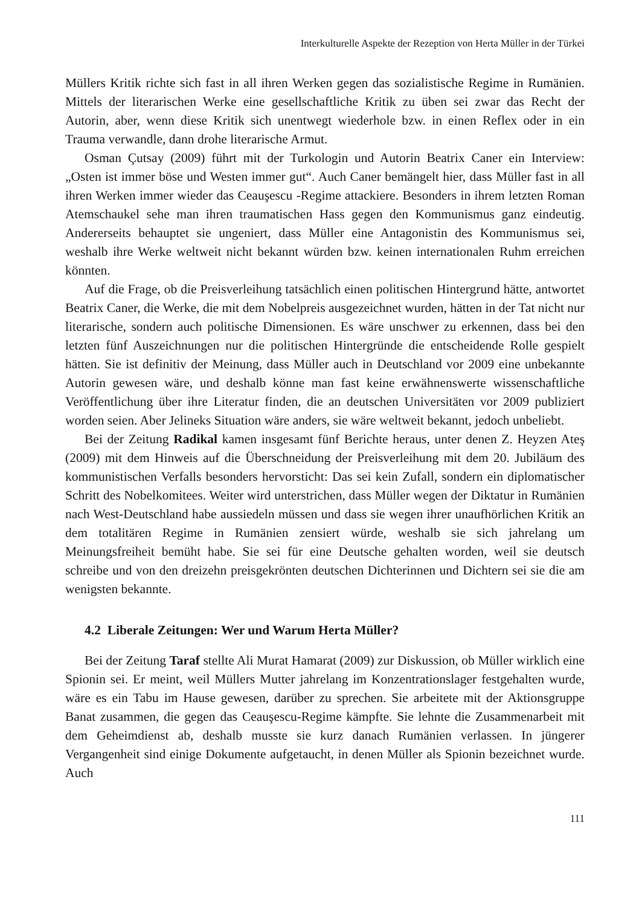Interkulturelle Aspekte der Rezeption von Herta Müller in der Türkei
Müllers Kritik richte sich fast in all ihren Werken gegen das sozialistische Regime in Rumänien. Mittels der literarischen Werke eine gesellschaftliche Kritik zu üben sei zwar das Recht der Autorin, aber, wenn diese Kritik sich unentwegt wiederhole bzw. in einen Reflex oder in ein Trauma verwandle, dann drohe literarische Armut.
Osman Çutsay (2009) führt mit der Turkologin und Autorin Beatrix Caner ein Interview: „Osten ist immer böse und Westen immer gut“. Auch Caner bemängelt hier, dass Müller fast in all ihren Werken immer wieder das Ceauşescu -Regime attackiere. Besonders in ihrem letzten Roman Atemschaukel sehe man ihren traumatischen Hass gegen den Kommunismus ganz eindeutig. Andererseits behauptet sie ungeniert, dass Müller eine Antagonistin des Kommunismus sei, weshalb ihre Werke weltweit nicht bekannt würden bzw. keinen internationalen Ruhm erreichen könnten.
Auf die Frage, ob die Preisverleihung tatsächlich einen politischen Hintergrund hätte, antwortet Beatrix Caner, die Werke, die mit dem Nobelpreis ausgezeichnet wurden, hätten in der Tat nicht nur literarische, sondern auch politische Dimensionen. Es wäre unschwer zu erkennen, dass bei den letzten fünf Auszeichnungen nur die politischen Hintergründe die entscheidende Rolle gespielt hätten. Sie ist definitiv der Meinung, dass Müller auch in Deutschland vor 2009 eine unbekannte Autorin gewesen wäre, und deshalb könne man fast keine erwähnenswerte wissenschaftliche Veröffentlichung über ihre Literatur finden, die an deutschen Universitäten vor 2009 publiziert worden seien. Aber Jelineks Situation wäre anders, sie wäre weltweit bekannt, jedoch unbeliebt.
Bei der Zeitung Radikal kamen insgesamt fünf Berichte heraus, unter denen Z. Heyzen Ateş (2009) mit dem Hinweis auf die Überschneidung der Preisverleihung mit dem 20. Jubiläum des kommunistischen Verfalls besonders hervorsticht: Das sei kein Zufall, sondern ein diplomatischer Schritt des Nobelkomitees. Weiter wird unterstrichen, dass Müller wegen der Diktatur in Rumänien nach West-Deutschland habe aussiedeln müssen und dass sie wegen ihrer unaufhörlichen Kritik an dem totalitären Regime in Rumänien zensiert würde, weshalb sie sich jahrelang um Meinungsfreiheit bemüht habe. Sie sei für eine Deutsche gehalten worden, weil sie deutsch schreibe und von den dreizehn preisgekrönten deutschen Dichterinnen und Dichtern sei sie die am wenigsten bekannte.
4.2 Liberale Zeitungen: Wer und Warum Herta Müller?
Bei der Zeitung Taraf stellte Ali Murat Hamarat (2009) zur Diskussion, ob Müller wirklich eine Spionin sei. Er meint, weil Müllers Mutter jahrelang im Konzentrationslager festgehalten wurde, wäre es ein Tabu im Hause gewesen, darüber zu sprechen. Sie arbeitete mit der Aktionsgruppe Banat zusammen, die gegen das Ceauşescu-Regime kämpfte. Sie lehnte die Zusammenarbeit mit dem Geheimdienst ab, deshalb musste sie kurz danach Rumänien verlassen. In jüngerer Vergangenheit sind einige Dokumente aufgetaucht, in denen Müller als Spionin bezeichnet wurde. Auch
111